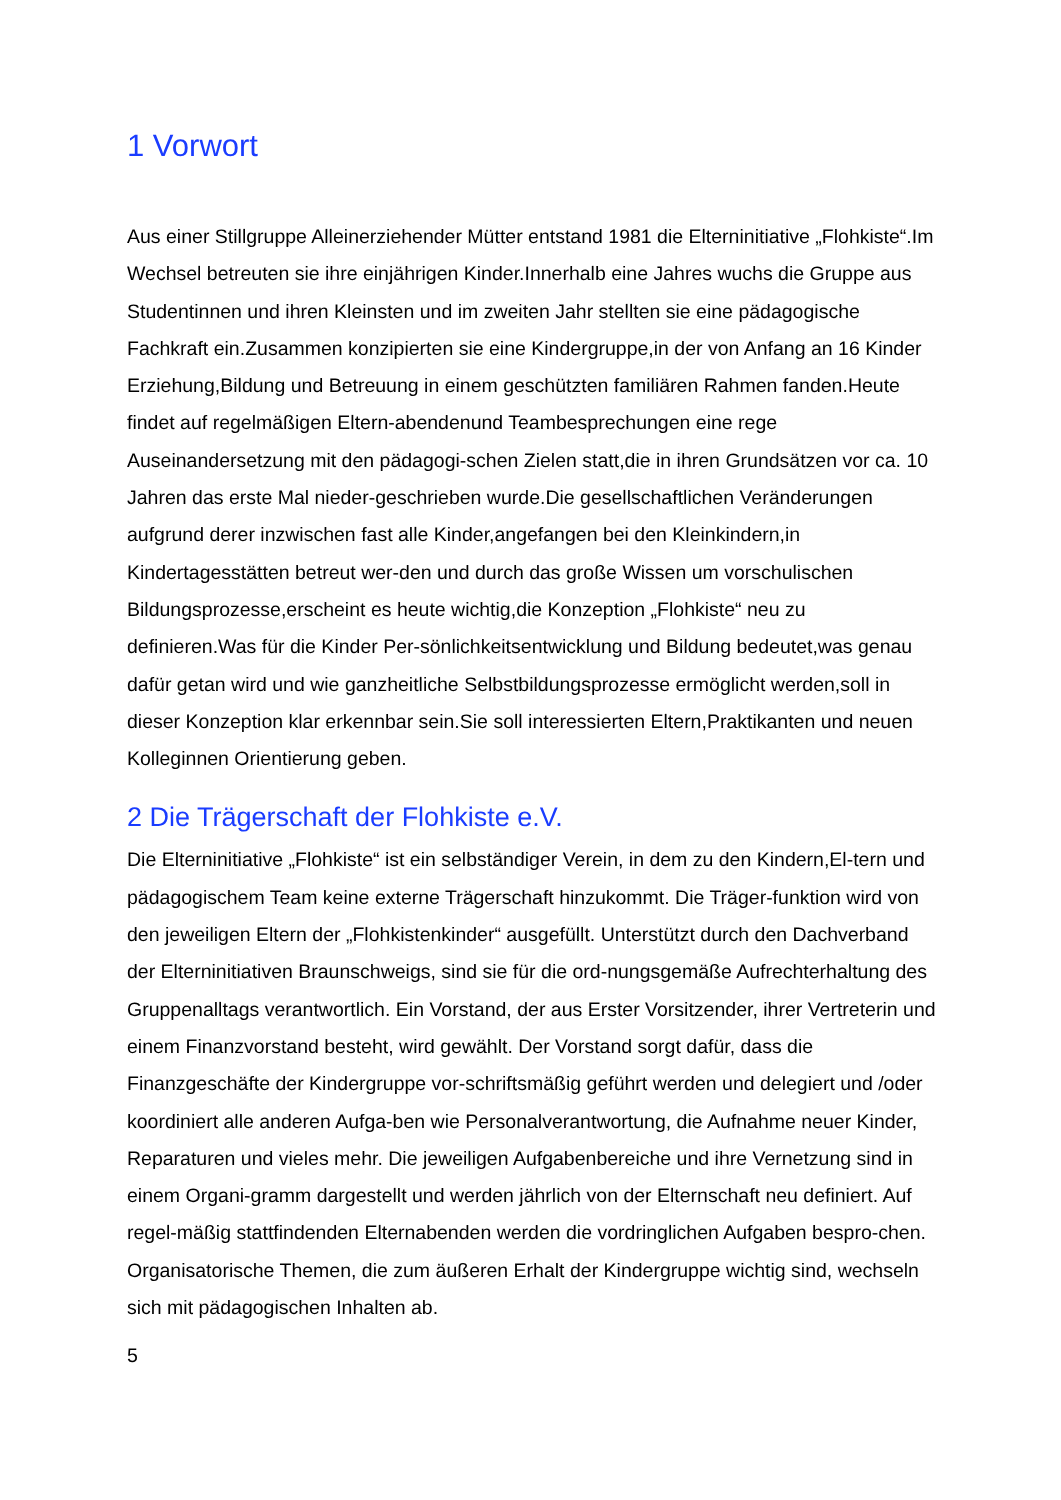1 Vorwort
Aus einer Stillgruppe Alleinerziehender Mütter entstand 1981 die Elterninitiative „Flohkiste“.Im Wechsel betreuten sie ihre einjährigen Kinder.Innerhalb eine Jahres wuchs die Gruppe aus Studentinnen und ihren Kleinsten und im zweiten Jahr stellten sie eine pädagogische Fachkraft ein.Zusammen konzipierten sie eine Kindergruppe,in der von Anfang an 16 Kinder Erziehung,Bildung und Betreuung in einem geschützten familiären Rahmen fanden.Heute findet auf regelmäßigen Eltern-abendenund Teambesprechungen eine rege Auseinandersetzung mit den pädagogi-schen Zielen statt,die in ihren Grundsätzen vor ca. 10 Jahren das erste Mal nieder-geschrieben wurde.Die gesellschaftlichen Veränderungen aufgrund derer inzwischen fast alle Kinder,angefangen bei den Kleinkindern,in Kindertagesstätten betreut wer-den und durch das große Wissen um vorschulischen Bildungsprozesse,erscheint es heute wichtig,die Konzeption „Flohkiste“ neu zu definieren.Was für die Kinder Per-sönlichkeitsentwicklung und Bildung bedeutet,was genau dafür getan wird und wie ganzheitliche Selbstbildungsprozesse ermöglicht werden,soll in dieser Konzeption klar erkennbar sein.Sie soll interessierten Eltern,Praktikanten und neuen Kolleginnen Orientierung geben.
2 Die Trägerschaft der Flohkiste e.V.
Die Elterninitiative „Flohkiste“ ist ein selbständiger Verein, in dem zu den Kindern,El-tern und pädagogischem Team keine externe Trägerschaft hinzukommt. Die Träger-funktion wird von den jeweiligen Eltern der „Flohkistenkinder“ ausgefüllt. Unterstützt durch den Dachverband der Elterninitiativen Braunschweigs, sind sie für die ord-nungsgemäße Aufrechterhaltung des Gruppenalltags verantwortlich. Ein Vorstand, der aus Erster Vorsitzender, ihrer Vertreterin und einem Finanzvorstand besteht, wird gewählt. Der Vorstand sorgt dafür, dass die Finanzgeschäfte der Kindergruppe vor-schriftsmäßig geführt werden und delegiert und /oder koordiniert alle anderen Aufga-ben wie Personalverantwortung, die Aufnahme neuer Kinder, Reparaturen und vieles mehr. Die jeweiligen Aufgabenbereiche und ihre Vernetzung sind in einem Organi-gramm dargestellt und werden jährlich von der Elternschaft neu definiert. Auf regel-mäßig stattfindenden Elternabenden werden die vordringlichen Aufgaben bespro-chen. Organisatorische Themen, die zum äußeren Erhalt der Kindergruppe wichtig sind, wechseln sich mit pädagogischen Inhalten ab.
5